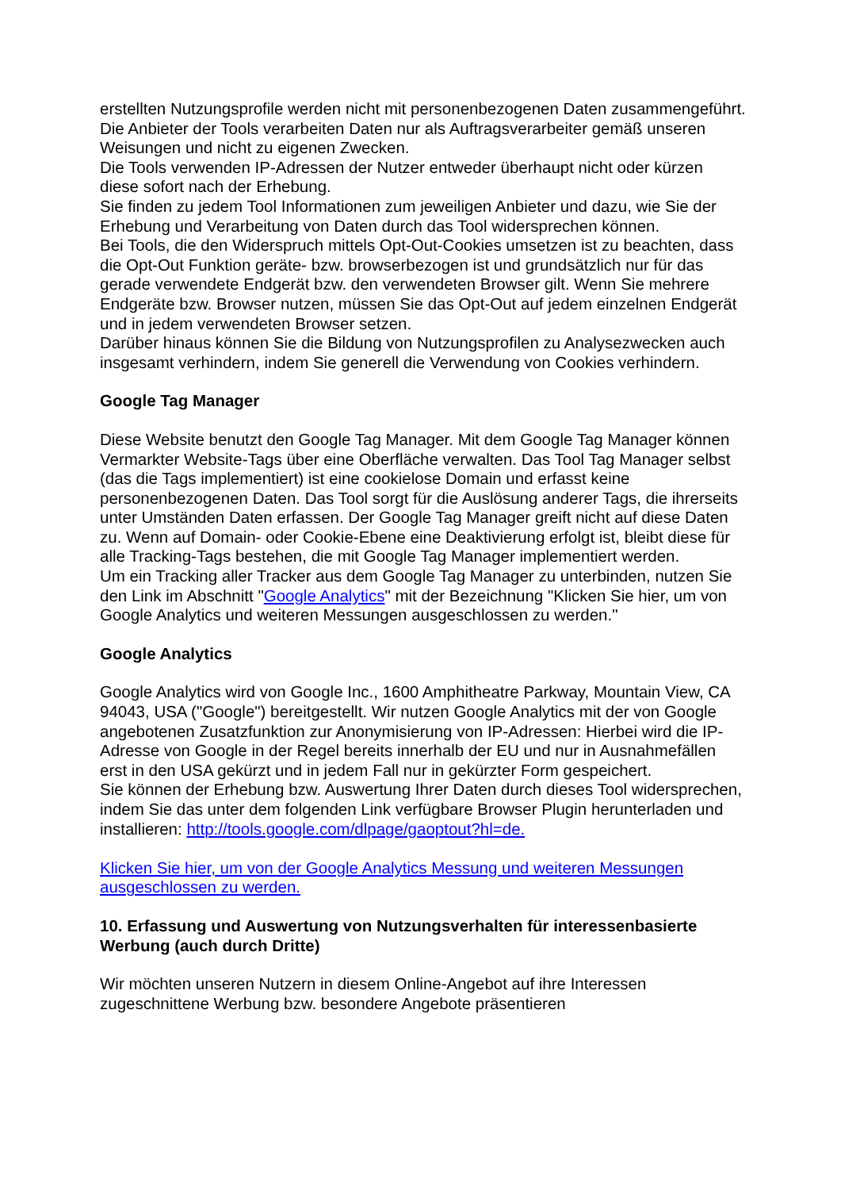erstellten Nutzungsprofile werden nicht mit personenbezogenen Daten zusammengeführt.
Die Anbieter der Tools verarbeiten Daten nur als Auftragsverarbeiter gemäß unseren Weisungen und nicht zu eigenen Zwecken.
Die Tools verwenden IP-Adressen der Nutzer entweder überhaupt nicht oder kürzen diese sofort nach der Erhebung.
Sie finden zu jedem Tool Informationen zum jeweiligen Anbieter und dazu, wie Sie der Erhebung und Verarbeitung von Daten durch das Tool widersprechen können.
Bei Tools, die den Widerspruch mittels Opt-Out-Cookies umsetzen ist zu beachten, dass die Opt-Out Funktion geräte- bzw. browserbezogen ist und grundsätzlich nur für das gerade verwendete Endgerät bzw. den verwendeten Browser gilt. Wenn Sie mehrere Endgeräte bzw. Browser nutzen, müssen Sie das Opt-Out auf jedem einzelnen Endgerät und in jedem verwendeten Browser setzen.
Darüber hinaus können Sie die Bildung von Nutzungsprofilen zu Analysezwecken auch insgesamt verhindern, indem Sie generell die Verwendung von Cookies verhindern.
Google Tag Manager
Diese Website benutzt den Google Tag Manager. Mit dem Google Tag Manager können Vermarkter Website-Tags über eine Oberfläche verwalten. Das Tool Tag Manager selbst (das die Tags implementiert) ist eine cookielose Domain und erfasst keine personenbezogenen Daten. Das Tool sorgt für die Auslösung anderer Tags, die ihrerseits unter Umständen Daten erfassen. Der Google Tag Manager greift nicht auf diese Daten zu. Wenn auf Domain- oder Cookie-Ebene eine Deaktivierung erfolgt ist, bleibt diese für alle Tracking-Tags bestehen, die mit Google Tag Manager implementiert werden.
Um ein Tracking aller Tracker aus dem Google Tag Manager zu unterbinden, nutzen Sie den Link im Abschnitt "Google Analytics" mit der Bezeichnung "Klicken Sie hier, um von Google Analytics und weiteren Messungen ausgeschlossen zu werden."
Google Analytics
Google Analytics wird von Google Inc., 1600 Amphitheatre Parkway, Mountain View, CA 94043, USA ("Google") bereitgestellt. Wir nutzen Google Analytics mit der von Google angebotenen Zusatzfunktion zur Anonymisierung von IP-Adressen: Hierbei wird die IP-Adresse von Google in der Regel bereits innerhalb der EU und nur in Ausnahmefällen erst in den USA gekürzt und in jedem Fall nur in gekürzter Form gespeichert.
Sie können der Erhebung bzw. Auswertung Ihrer Daten durch dieses Tool widersprechen, indem Sie das unter dem folgenden Link verfügbare Browser Plugin herunterladen und installieren: http://tools.google.com/dlpage/gaoptout?hl=de.
Klicken Sie hier, um von der Google Analytics Messung und weiteren Messungen ausgeschlossen zu werden.
10. Erfassung und Auswertung von Nutzungsverhalten für interessenbasierte Werbung (auch durch Dritte)
Wir möchten unseren Nutzern in diesem Online-Angebot auf ihre Interessen zugeschnittene Werbung bzw. besondere Angebote präsentieren